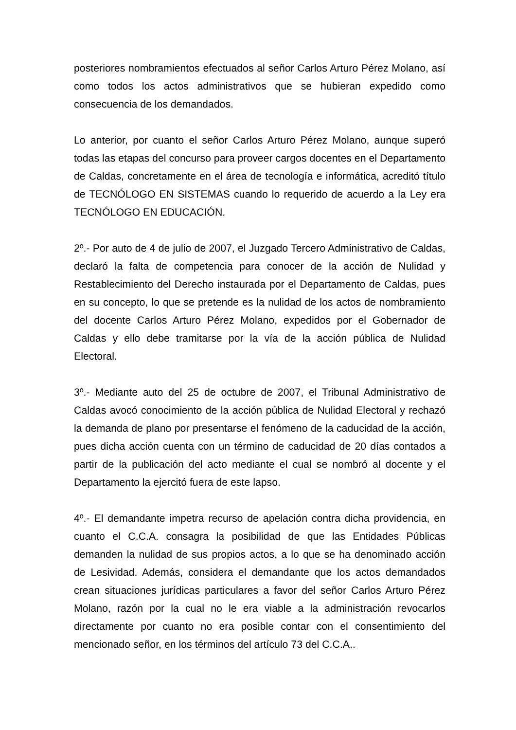posteriores nombramientos efectuados al señor Carlos Arturo Pérez Molano, así como todos los actos administrativos que se hubieran expedido como consecuencia de los demandados.
Lo anterior, por cuanto el señor Carlos Arturo Pérez Molano, aunque superó todas las etapas del concurso para proveer cargos docentes en el Departamento de Caldas, concretamente en el área de tecnología e informática, acreditó título de TECNÓLOGO EN SISTEMAS cuando lo requerido de acuerdo a la Ley era TECNÓLOGO EN EDUCACIÓN.
2º.- Por auto de 4 de julio de 2007, el Juzgado Tercero Administrativo de Caldas, declaró la falta de competencia para conocer de la acción de Nulidad y Restablecimiento del Derecho instaurada por el Departamento de Caldas, pues en su concepto, lo que se pretende es la nulidad de los actos de nombramiento del docente Carlos Arturo Pérez Molano, expedidos por el Gobernador de Caldas y ello debe tramitarse por la vía de la acción pública de Nulidad Electoral.
3º.- Mediante auto del 25 de octubre de 2007, el Tribunal Administrativo de Caldas avocó conocimiento de la acción pública de Nulidad Electoral y rechazó la demanda de plano por presentarse el fenómeno de la caducidad de la acción, pues dicha acción cuenta con un término de caducidad de 20 días contados a partir de la publicación del acto mediante el cual se nombró al docente y el Departamento la ejercitó fuera de este lapso.
4º.- El demandante impetra recurso de apelación contra dicha providencia, en cuanto el C.C.A. consagra la posibilidad de que las Entidades Públicas demanden la nulidad de sus propios actos, a lo que se ha denominado acción de Lesividad. Además, considera el demandante que los actos demandados crean situaciones jurídicas particulares a favor del señor Carlos Arturo Pérez Molano, razón por la cual no le era viable a la administración revocarlos directamente por cuanto no era posible contar con el consentimiento del mencionado señor, en los términos del artículo 73 del C.C.A..